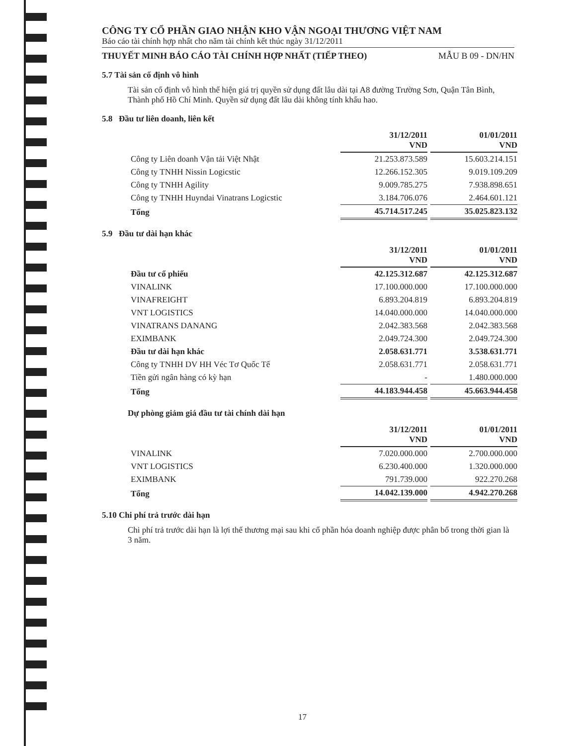CÔNG TY CỔ PHẦN GIAO NHẬN KHO VẬN NGOẠI THƯƠNG VIỆT NAM
Báo cáo tài chính hợp nhất cho năm tài chính kết thúc ngày 31/12/2011
THUYẾT MINH BÁO CÁO TÀI CHÍNH HỢP NHẤT (TIẾP THEO) MẪU B 09 - DN/HN
5.7 Tài sản cố định vô hình
Tài sản cố định vô hình thể hiện giá trị quyền sử dụng đất lâu dài tại A8 đường Trường Sơn, Quận Tân Bình, Thành phố Hồ Chí Minh. Quyền sử dụng đất lâu dài không tính khấu hao.
5.8 Đầu tư liên doanh, liên kết
| | 31/12/2011 VND | 01/01/2011 VND |
| Công ty Liên doanh Vận tải Việt Nhật | 21.253.873.589 | 15.603.214.151 |
| Công ty TNHH Nissin Logicstic | 12.266.152.305 | 9.019.109.209 |
| Công ty TNHH Agility | 9.009.785.275 | 7.938.898.651 |
| Công ty TNHH Huyndai Vinatrans Logicstic | 3.184.706.076 | 2.464.601.121 |
| Tổng | 45.714.517.245 | 35.025.823.132 |
5.9 Đầu tư dài hạn khác
| | 31/12/2011 VND | 01/01/2011 VND |
| Đầu tư cổ phiếu | 42.125.312.687 | 42.125.312.687 |
| VINALINK | 17.100.000.000 | 17.100.000.000 |
| VINAFREIGHT | 6.893.204.819 | 6.893.204.819 |
| VNT LOGISTICS | 14.040.000.000 | 14.040.000.000 |
| VINATRANS DANANG | 2.042.383.568 | 2.042.383.568 |
| EXIMBANK | 2.049.724.300 | 2.049.724.300 |
| Đầu tư dài hạn khác | 2.058.631.771 | 3.538.631.771 |
| Công ty TNHH DV HH Véc Tơ Quốc Tế | 2.058.631.771 | 2.058.631.771 |
| Tiền gửi ngân hàng có kỳ hạn | - | 1.480.000.000 |
| Tổng | 44.183.944.458 | 45.663.944.458 |
Dự phòng giảm giá đầu tư tài chính dài hạn
| | 31/12/2011 VND | 01/01/2011 VND |
| VINALINK | 7.020.000.000 | 2.700.000.000 |
| VNT LOGISTICS | 6.230.400.000 | 1.320.000.000 |
| EXIMBANK | 791.739.000 | 922.270.268 |
| Tổng | 14.042.139.000 | 4.942.270.268 |
5.10 Chi phí trả trước dài hạn
Chi phí trả trước dài hạn là lợi thế thương mại sau khi cổ phần hóa doanh nghiệp được phân bổ trong thời gian là 3 năm.
17